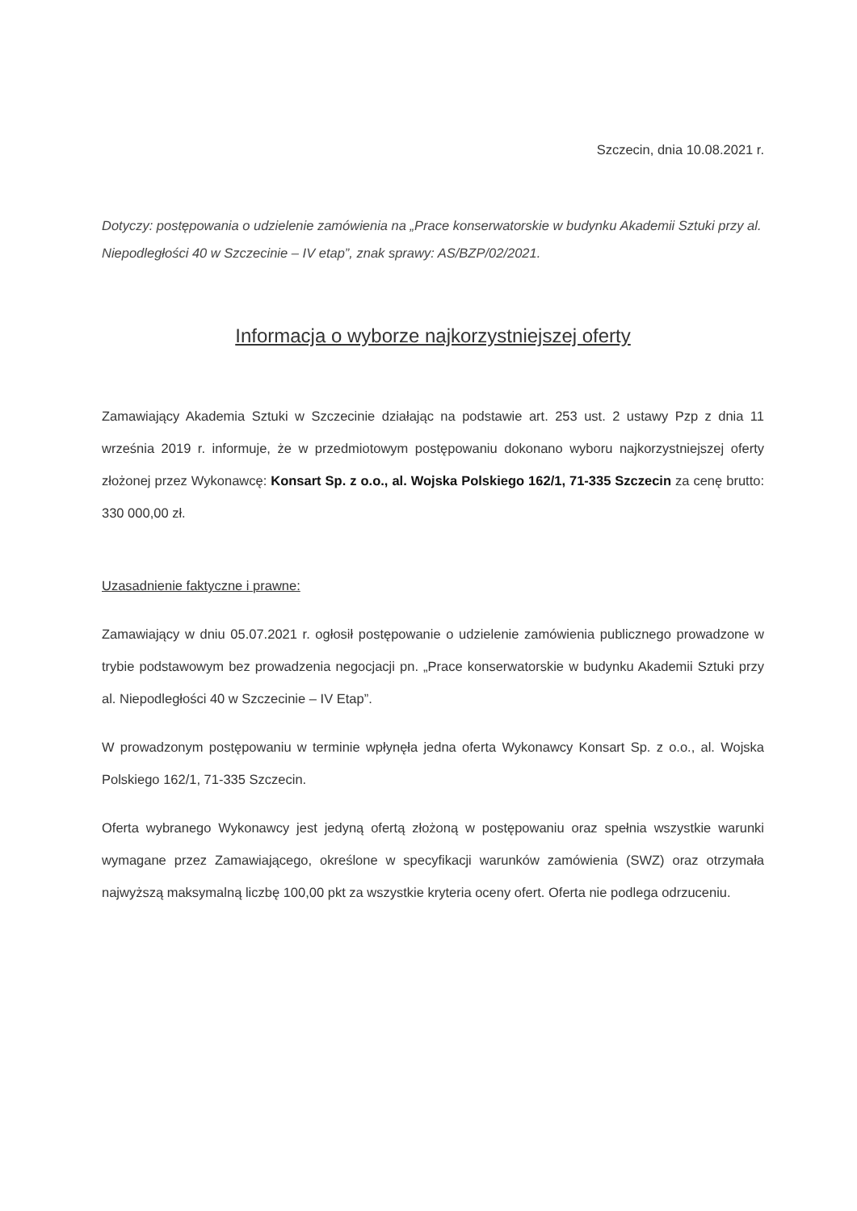Szczecin, dnia 10.08.2021 r.
Dotyczy: postępowania o udzielenie zamówienia na „Prace konserwatorskie w budynku Akademii Sztuki przy al. Niepodległości 40 w Szczecinie – IV etap”, znak sprawy: AS/BZP/02/2021.
Informacja o wyborze najkorzystniejszej oferty
Zamawiający Akademia Sztuki w Szczecinie działając na podstawie art. 253 ust. 2 ustawy Pzp z dnia 11 września 2019 r. informuje, że w przedmiotowym postępowaniu dokonano wyboru najkorzystniejszej oferty złożonej przez Wykonawcę: Konsart Sp. z o.o., al. Wojska Polskiego 162/1, 71-335 Szczecin za cenę brutto: 330 000,00 zł.
Uzasadnienie faktyczne i prawne:
Zamawiający w dniu 05.07.2021 r. ogłosił postępowanie o udzielenie zamówienia publicznego prowadzone w trybie podstawowym bez prowadzenia negocjacji pn. „Prace konserwatorskie w budynku Akademii Sztuki przy al. Niepodległości 40 w Szczecinie – IV Etap”.
W prowadzonym postępowaniu w terminie wpłynęła jedna oferta Wykonawcy Konsart Sp. z o.o., al. Wojska Polskiego 162/1, 71-335 Szczecin.
Oferta wybranego Wykonawcy jest jedyną ofertą złożoną w postępowaniu oraz spełnia wszystkie warunki wymagane przez Zamawiającego, określone w specyfikacji warunków zamówienia (SWZ) oraz otrzymała najwyższą maksymalną liczbę 100,00 pkt za wszystkie kryteria oceny ofert. Oferta nie podlega odrzuceniu.